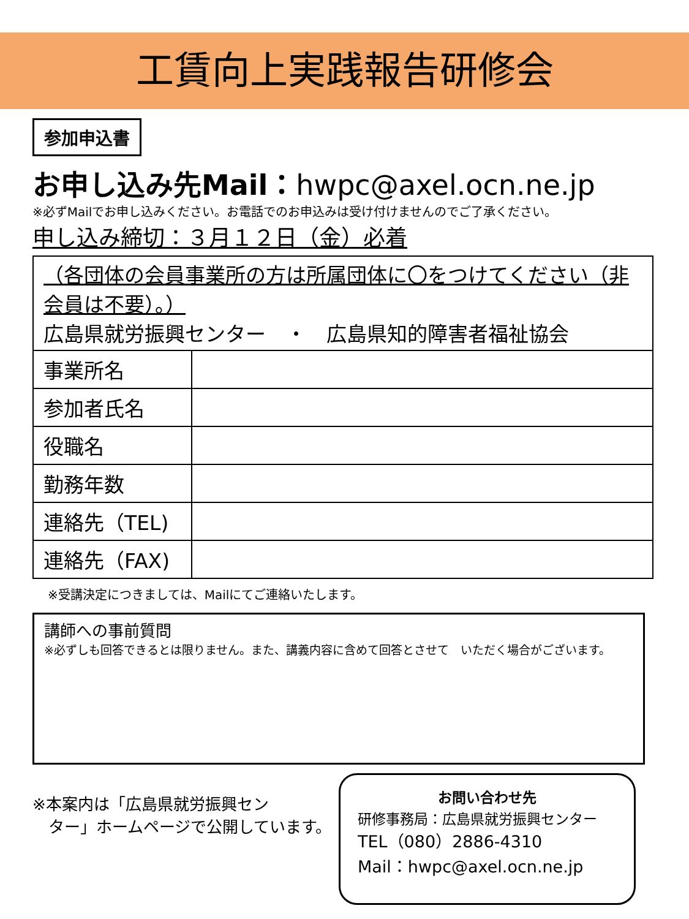工賃向上実践報告研修会
参加申込書
お申し込み先Mail：hwpc@axel.ocn.ne.jp
※必ずMailでお申し込みください。お電話でのお申込みは受け付けませんのでご了承ください。
申し込み締切：３月１２日（金）必着
| （各団体の会員事業所の方は所属団体に〇をつけてください（非会員は不要）。） 広島県就労振興センター ・ 広島県知的障害者福祉協会 | |
| 事業所名 | |
| 参加者氏名 | |
| 役職名 | |
| 勤務年数 | |
| 連絡先（TEL) | |
| 連絡先（FAX) | |
※受講決定につきましては、Mailにてご連絡いたします。
講師への事前質問
※必ずしも回答できるとは限りません。また、講義内容に含めて回答とさせて　いただく場合がございます。
※本案内は「広島県就労振興セン
　ター」ホームページで公開しています。
お問い合わせ先
研修事務局：広島県就労振興センター
TEL（080）2886-4310
Mail：hwpc@axel.ocn.ne.jp